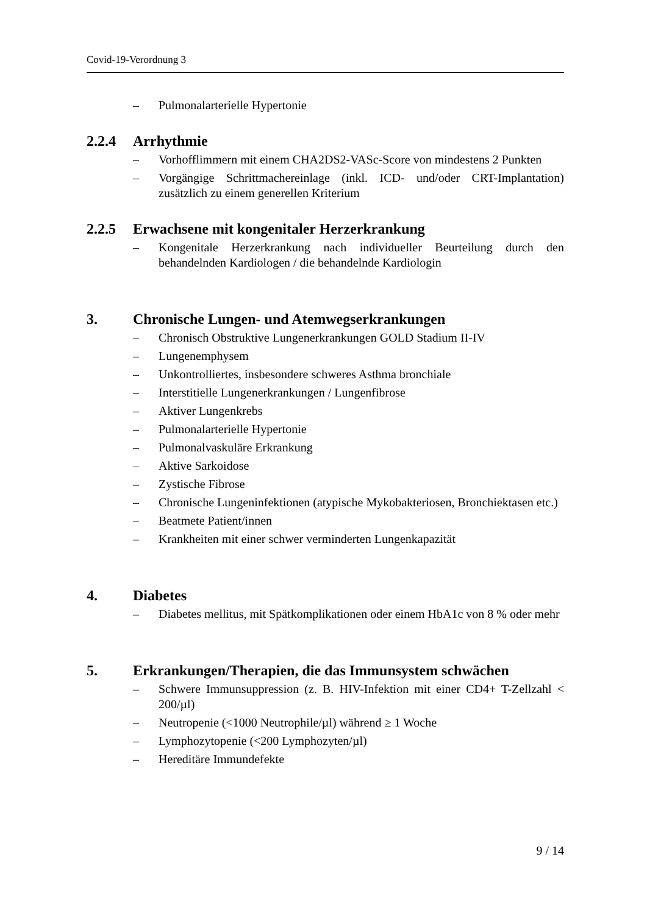Covid-19-Verordnung 3
– Pulmonalarterielle Hypertonie
2.2.4 Arrhythmie
– Vorhofflimmern mit einem CHA2DS2-VASc-Score von mindestens 2 Punkten
– Vorgängige Schrittmachereinlage (inkl. ICD- und/oder CRT-Implantation) zusätzlich zu einem generellen Kriterium
2.2.5 Erwachsene mit kongenitaler Herzerkrankung
– Kongenitale Herzerkrankung nach individueller Beurteilung durch den behandelnden Kardiologen / die behandelnde Kardiologin
3. Chronische Lungen- und Atemwegserkrankungen
– Chronisch Obstruktive Lungenerkrankungen GOLD Stadium II-IV
– Lungenemphysem
– Unkontrolliertes, insbesondere schweres Asthma bronchiale
– Interstitielle Lungenerkrankungen / Lungenfibrose
– Aktiver Lungenkrebs
– Pulmonalarterielle Hypertonie
– Pulmonalvaskuläre Erkrankung
– Aktive Sarkoidose
– Zystische Fibrose
– Chronische Lungeninfektionen (atypische Mykobakteriosen, Bronchiektasen etc.)
– Beatmete Patient/innen
– Krankheiten mit einer schwer verminderten Lungenkapazität
4. Diabetes
– Diabetes mellitus, mit Spätkomplikationen oder einem HbA1c von 8 % oder mehr
5. Erkrankungen/Therapien, die das Immunsystem schwächen
– Schwere Immunsuppression (z. B. HIV-Infektion mit einer CD4+ T-Zellzahl < 200/µl)
– Neutropenie (<1000 Neutrophile/µl) während ≥ 1 Woche
– Lymphozytopenie (<200 Lymphozyten/µl)
– Hereditäre Immundefekte
9 / 14